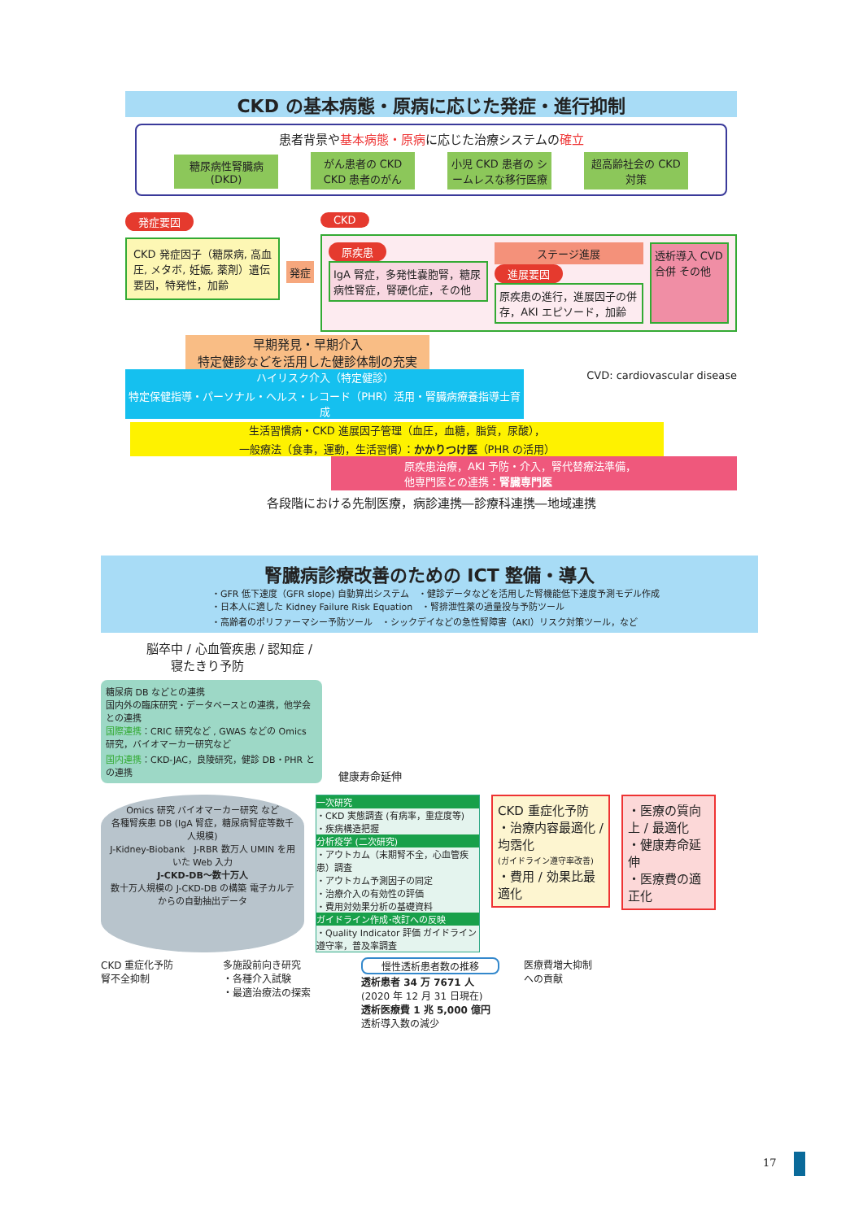CKD の基本病態・原病に応じた発症・進行抑制
患者背景や基本病態・原病に応じた治療システムの確立
糖尿病性腎臓病 (DKD) がん患者の CKD CKD 患者のがん 小児 CKD 患者の シームレスな移行医療 超高齢社会の CKD 対策
発症要因
CKD 発症因子（糖尿病, 高血圧, メタボ, 妊娠, 薬剤）遺伝要因，特発性，加齢
発症 CKD
原疾患
IgA 腎症，多発性嚢胞腎，糖尿病性腎症，腎硬化症，その他
ステージ進展
進展要因
原疾患の進行，進展因子の併存，AKI エピソード，加齢
透析導入 CVD 合併 その他
早期発見・早期介入
特定健診などを活用した健診体制の充実
ハイリスク介入（特定健診）
特定保健指導・パーソナル・ヘルス・レコード（PHR）活用・腎臓病療養指導士育成
CVD: cardiovascular disease
生活習慣病・CKD 進展因子管理（血圧，血糖，脂質，尿酸），
一般療法（食事，運動，生活習慣）：かかりつけ医（PHR の活用）
原疾患治療，AKI 予防・介入，腎代替療法準備，
他専門医との連携：腎臓専門医
各段階における先制医療，病診連携―診療科連携―地域連携
腎臓病診療改善のための ICT 整備・導入
・GFR 低下速度（GFR slope) 自動算出システム　・健診データなどを活用した腎機能低下速度予測モデル作成
・日本人に適した Kidney Failure Risk Equation　・腎排泄性薬の過量投与予防ツール
・高齢者のポリファーマシー予防ツール　・シックデイなどの急性腎障害（AKI）リスク対策ツール，など
脳卒中 / 心血管疾患 / 認知症 /
　　寝たきり予防
糖尿病 DB などとの連携
国内外の臨床研究・データベースとの連携，他学会との連携
国際連携：CRIC 研究など , GWAS などの Omics 研究，バイオマーカー研究など
国内連携：CKD-JAC，良陵研究，健診 DB・PHR との連携
健康寿命延伸
Omics 研究 バイオマーカー研究 など
各種腎疾患 DB (IgA 腎症，糖尿病腎症等数千人規模)
J-Kidney-Biobank　J-RBR 数万人 UMIN を用いた Web 入力
J-CKD-DB～数十万人
数十万人規模の J-CKD-DB の構築 電子カルテからの自動抽出データ
一次研究
・CKD 実態調査 (有病率，重症度等)
・疾病構造把握
分析疫学 (二次研究)
・アウトカム（末期腎不全，心血管疾患）調査
・アウトカム予測因子の同定
・治療介入の有効性の評価
・費用対効果分析の基礎資料
ガイドライン作成･改訂への反映
・Quality Indicator 評価 ガイドライン遵守率，普及率調査
CKD 重症化予防
・治療内容最適化 / 均霑化
(ガイドライン遵守率改善)
・費用 / 効果比最適化
・医療の質向上 / 最適化
・健康寿命延伸
・医療費の適正化
CKD 重症化予防
腎不全抑制
多施設前向き研究
・各種介入試験
・最適治療法の探索
慢性透析患者数の推移
透析患者 34 万 7671 人
(2020 年 12 月 31 日現在)
透析医療費 1 兆 5,000 億円
透析導入数の減少
医療費増大抑制
への貢献
17